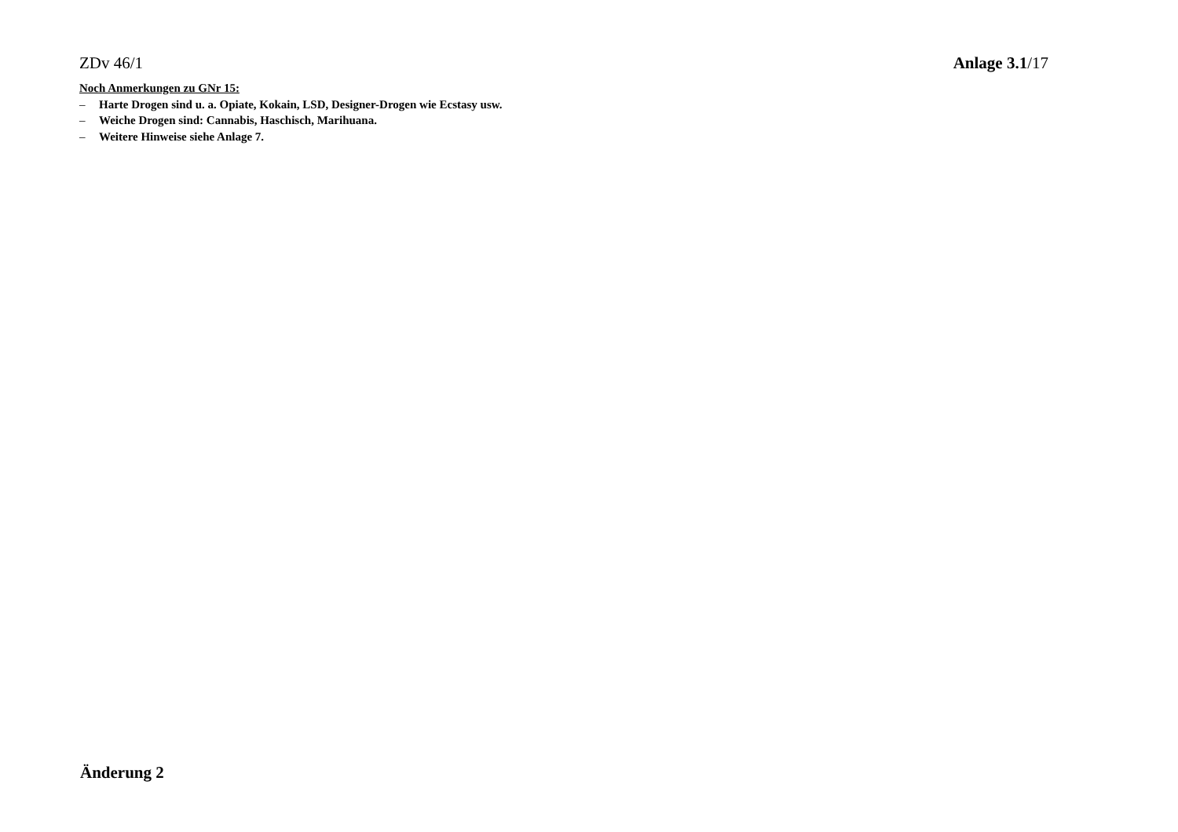ZDv 46/1 Anlage 3.1/17
Noch Anmerkungen zu GNr 15:
– Harte Drogen sind u. a. Opiate, Kokain, LSD, Designer-Drogen wie Ecstasy usw.
– Weiche Drogen sind: Cannabis, Haschisch, Marihuana.
– Weitere Hinweise siehe Anlage 7.
Änderung 2